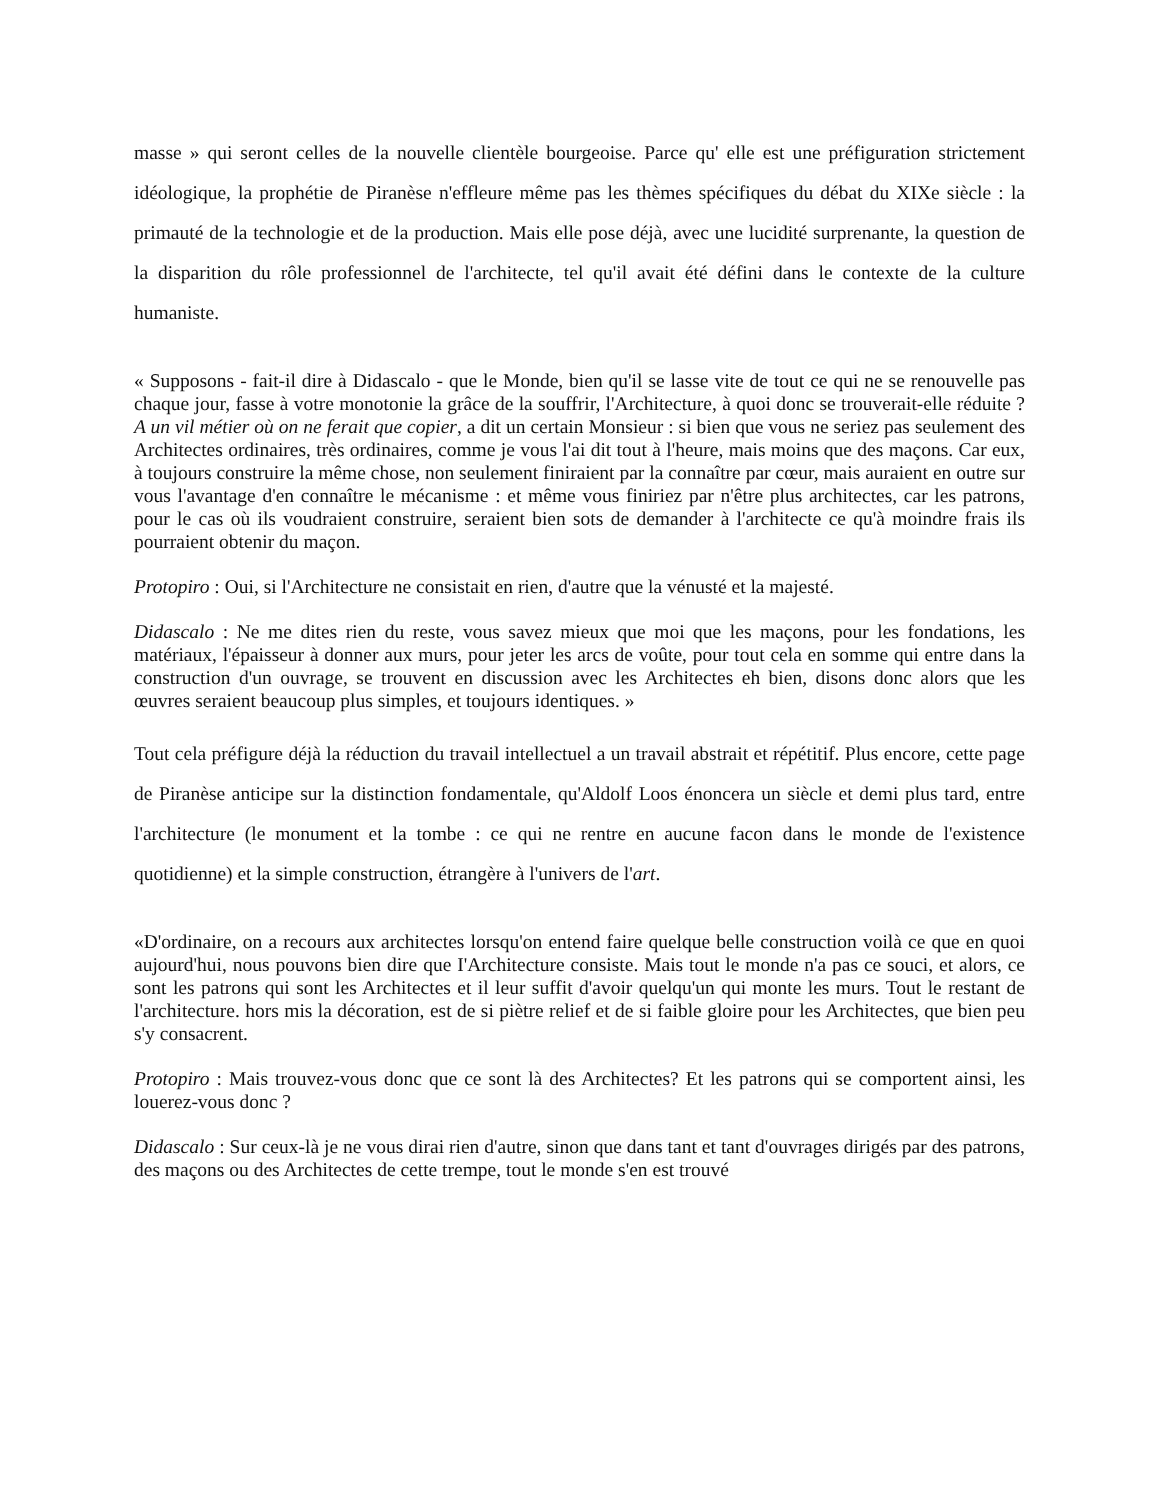masse » qui seront celles de la nouvelle clientèle bourgeoise. Parce qu' elle est une préfiguration strictement idéologique, la prophétie de Piranèse n'effleure même pas les thèmes spécifiques du débat du XIXe siècle : la primauté de la technologie et de la production. Mais elle pose déjà, avec une lucidité surprenante, la question de la disparition du rôle professionnel de l'architecte, tel qu'il avait été défini dans le contexte de la culture humaniste.
« Supposons - fait-il dire à Didascalo - que le Monde, bien qu'il se lasse vite de tout ce qui ne se renouvelle pas chaque jour, fasse à votre monotonie la grâce de la souffrir, l'Architecture, à quoi donc se trouverait-elle réduite ? A un vil métier où on ne ferait que copier, a dit un certain Monsieur : si bien que vous ne seriez pas seulement des Architectes ordinaires, très ordinaires, comme je vous l'ai dit tout à l'heure, mais moins que des maçons. Car eux, à toujours construire la même chose, non seulement finiraient par la connaître par cœur, mais auraient en outre sur vous l'avantage d'en connaître le mécanisme : et même vous finiriez par n'être plus architectes, car les patrons, pour le cas où ils voudraient construire, seraient bien sots de demander à l'architecte ce qu'à moindre frais ils pourraient obtenir du maçon.
Protopiro : Oui, si l'Architecture ne consistait en rien, d'autre que la vénusté et la majesté.
Didascalo : Ne me dites rien du reste, vous savez mieux que moi que les maçons, pour les fondations, les matériaux, l'épaisseur à donner aux murs, pour jeter les arcs de voûte, pour tout cela en somme qui entre dans la construction d'un ouvrage, se trouvent en discussion avec les Architectes eh bien, disons donc alors que les œuvres seraient beaucoup plus simples, et toujours identiques. »
Tout cela préfigure déjà la réduction du travail intellectuel a un travail abstrait et répétitif. Plus encore, cette page de Piranèse anticipe sur la distinction fondamentale, qu'Aldolf Loos énoncera un siècle et demi plus tard, entre l'architecture (le monument et la tombe : ce qui ne rentre en aucune facon dans le monde de l'existence quotidienne) et la simple construction, étrangère à l'univers de l'art.
«D'ordinaire, on a recours aux architectes lorsqu'on entend faire quelque belle construction voilà ce que en quoi aujourd'hui, nous pouvons bien dire que I'Architecture consiste. Mais tout le monde n'a pas ce souci, et alors, ce sont les patrons qui sont les Architectes et il leur suffit d'avoir quelqu'un qui monte les murs. Tout le restant de l'architecture. hors mis la décoration, est de si piètre relief et de si faible gloire pour les Architectes, que bien peu s'y consacrent.
Protopiro : Mais trouvez-vous donc que ce sont là des Architectes? Et les patrons qui se comportent ainsi, les louerez-vous donc ?
Didascalo : Sur ceux-là je ne vous dirai rien d'autre, sinon que dans tant et tant d'ouvrages dirigés par des patrons, des maçons ou des Architectes de cette trempe, tout le monde s'en est trouvé